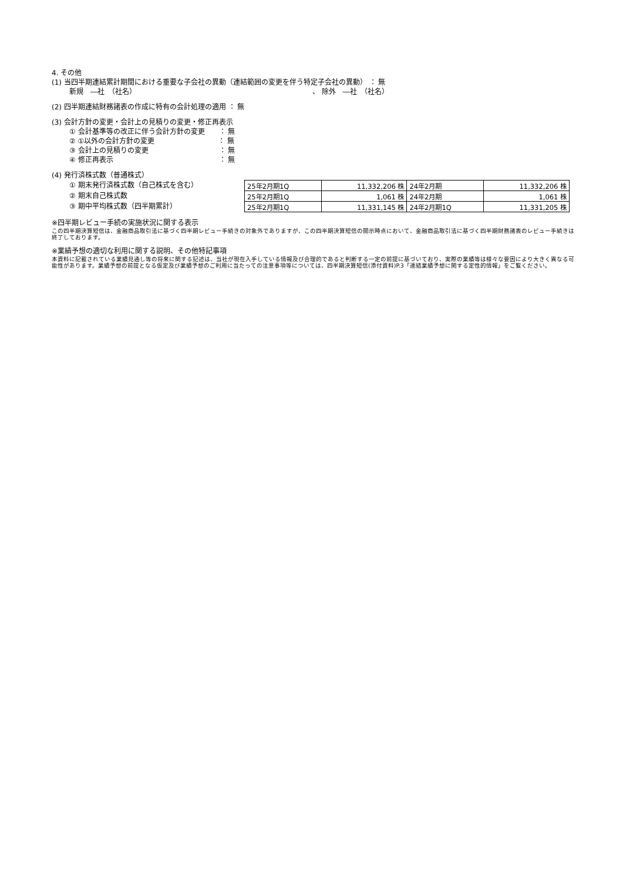4. その他
(1) 当四半期連結累計期間における重要な子会社の異動（連結範囲の変更を伴う特定子会社の異動） ： 無
新規　―社　（社名） 、 除外　―社　（社名）
(2) 四半期連結財務諸表の作成に特有の会計処理の適用 ： 無
(3) 会計方針の変更・会計上の見積りの変更・修正再表示
① 会計基準等の改正に伴う会計方針の変更　　： 無
② ①以外の会計方針の変更　　　　　　　　　： 無
③ 会計上の見積りの変更　　　　　　　　　　： 無
④ 修正再表示　　　　　　　　　　　　　　　： 無
(4) 発行済株式数（普通株式）
① 期末発行済株式数（自己株式を含む）
② 期末自己株式数
③ 期中平均株式数（四半期累計）
| 25年2月期1Q | 11,332,206 株 | 24年2月期 | 11,332,206 株 |
| 25年2月期1Q | 1,061 株 | 24年2月期 | 1,061 株 |
| 25年2月期1Q | 11,331,145 株 | 24年2月期1Q | 11,331,205 株 |
※四半期レビュー手続の実施状況に関する表示
この四半期決算短信は、金融商品取引法に基づく四半期レビュー手続きの対象外でありますが、この四半期決算短信の開示時点において、金融商品取引法に基づく四半期財務諸表のレビュー手続きは終了しております。
※業績予想の適切な利用に関する説明、その他特記事項
本資料に記載されている業績見通し等の将来に関する記述は、当社が現在入手している情報及び合理的であると判断する一定の前提に基づいており、実際の業績等は様々な要因により大きく異なる可能性があります。業績予想の前提となる仮定及び業績予想のご利用に当たっての注意事項等については、四半期決算短信(添付資料)P.3「連結業績予想に関する定性的情報」をご覧ください。